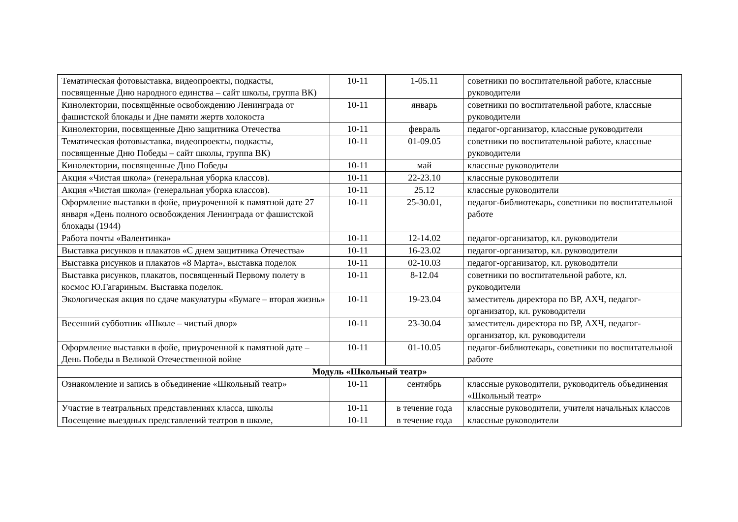| Тематическая фотовыставка, видеопроекты, подкасты, посвященные Дню народного единства – сайт школы, группа ВК) | 10-11 | 1-05.11 | советники по воспитательной работе, классные руководители |
| Кинолектории, посвящённые освобождению Ленинграда от фашистской блокады и Дне памяти жертв холокоста | 10-11 | январь | советники по воспитательной работе, классные руководители |
| Кинолектории, посвященные Дню защитника Отечества | 10-11 | февраль | педагог-организатор, классные руководители |
| Тематическая фотовыставка, видеопроекты, подкасты, посвященные Дню Победы – сайт школы, группа ВК) | 10-11 | 01-09.05 | советники по воспитательной работе, классные руководители |
| Кинолектории, посвященные Дню Победы | 10-11 | май | классные руководители |
| Акция «Чистая школа» (генеральная уборка классов). | 10-11 | 22-23.10 | классные руководители |
| Акция «Чистая школа» (генеральная уборка классов). | 10-11 | 25.12 | классные руководители |
| Оформление выставки в фойе, приуроченной к памятной дате 27 января «День полного освобождения Ленинграда от фашистской блокады (1944) | 10-11 | 25-30.01, | педагог-библиотекарь, советники по воспитательной работе |
| Работа почты «Валентинка» | 10-11 | 12-14.02 | педагог-организатор, кл. руководители |
| Выставка рисунков и плакатов «С днем защитника Отечества» | 10-11 | 16-23.02 | педагог-организатор, кл. руководители |
| Выставка рисунков и плакатов «8 Марта», выставка поделок | 10-11 | 02-10.03 | педагог-организатор, кл. руководители |
| Выставка рисунков, плакатов, посвященный Первому полету в космос Ю.Гагариным. Выставка поделок. | 10-11 | 8-12.04 | советники по воспитательной работе, кл. руководители |
| Экологическая акция по сдаче макулатуры «Бумаге – вторая жизнь» | 10-11 | 19-23.04 | заместитель директора по ВР, АХЧ, педагог-организатор, кл. руководители |
| Весенний субботник «Школе – чистый двор» | 10-11 | 23-30.04 | заместитель директора по ВР, АХЧ, педагог-организатор, кл. руководители |
| Оформление выставки в фойе, приуроченной к памятной дате – День Победы в Великой Отечественной войне | 10-11 | 01-10.05 | педагог-библиотекарь, советники по воспитательной работе |
| Модуль «Школьный театр» | | | |
| Ознакомление и запись в объединение «Школьный театр» | 10-11 | сентябрь | классные руководители, руководитель объединения «Школьный театр» |
| Участие в театральных представлениях класса, школы | 10-11 | в течение года | классные руководители, учителя начальных классов |
| Посещение выездных представлений театров в школе, | 10-11 | в течение года | классные руководители |